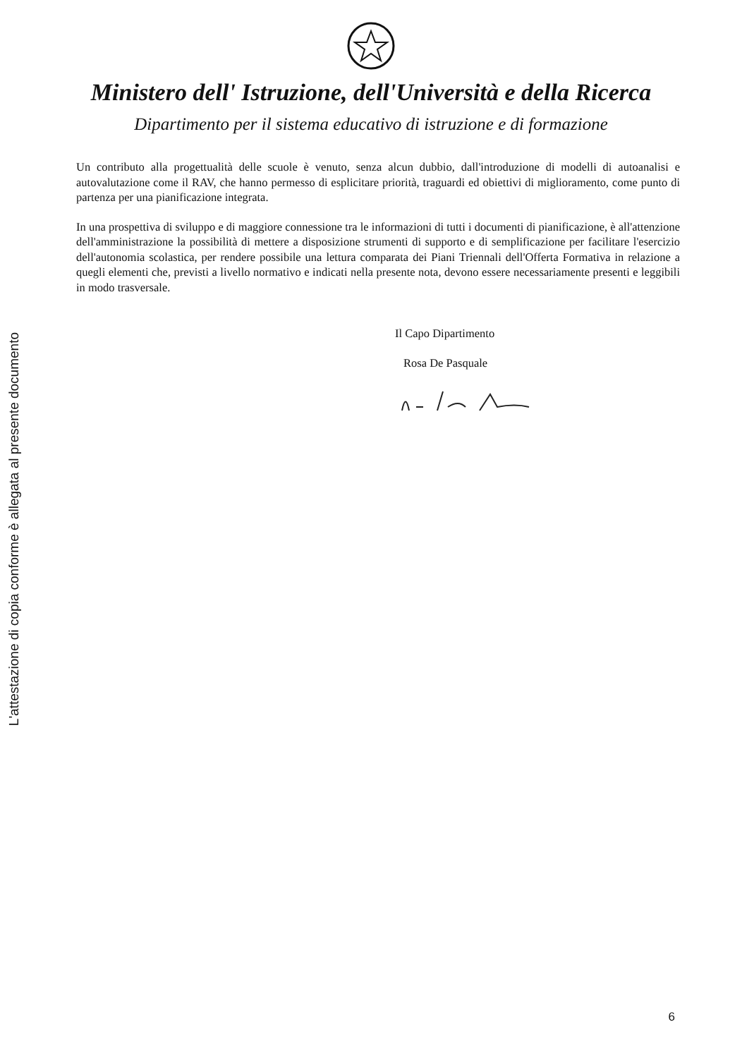L'attestazione di copia conforme è allegata al presente documento
Ministero dell' Istruzione, dell'Università e della Ricerca
Dipartimento per il sistema educativo di istruzione e di formazione
Un contributo alla progettualità delle scuole è venuto, senza alcun dubbio, dall'introduzione di modelli di autoanalisi e autovalutazione come il RAV, che hanno permesso di esplicitare priorità, traguardi ed obiettivi di miglioramento, come punto di partenza per una pianificazione integrata.
In una prospettiva di sviluppo e di maggiore connessione tra le informazioni di tutti i documenti di pianificazione, è all'attenzione dell'amministrazione la possibilità di mettere a disposizione strumenti di supporto e di semplificazione per facilitare l'esercizio dell'autonomia scolastica, per rendere possibile una lettura comparata dei Piani Triennali dell'Offerta Formativa in relazione a quegli elementi che, previsti a livello normativo e indicati nella presente nota, devono essere necessariamente presenti e leggibili in modo trasversale.
Il Capo Dipartimento
Rosa De Pasquale
6